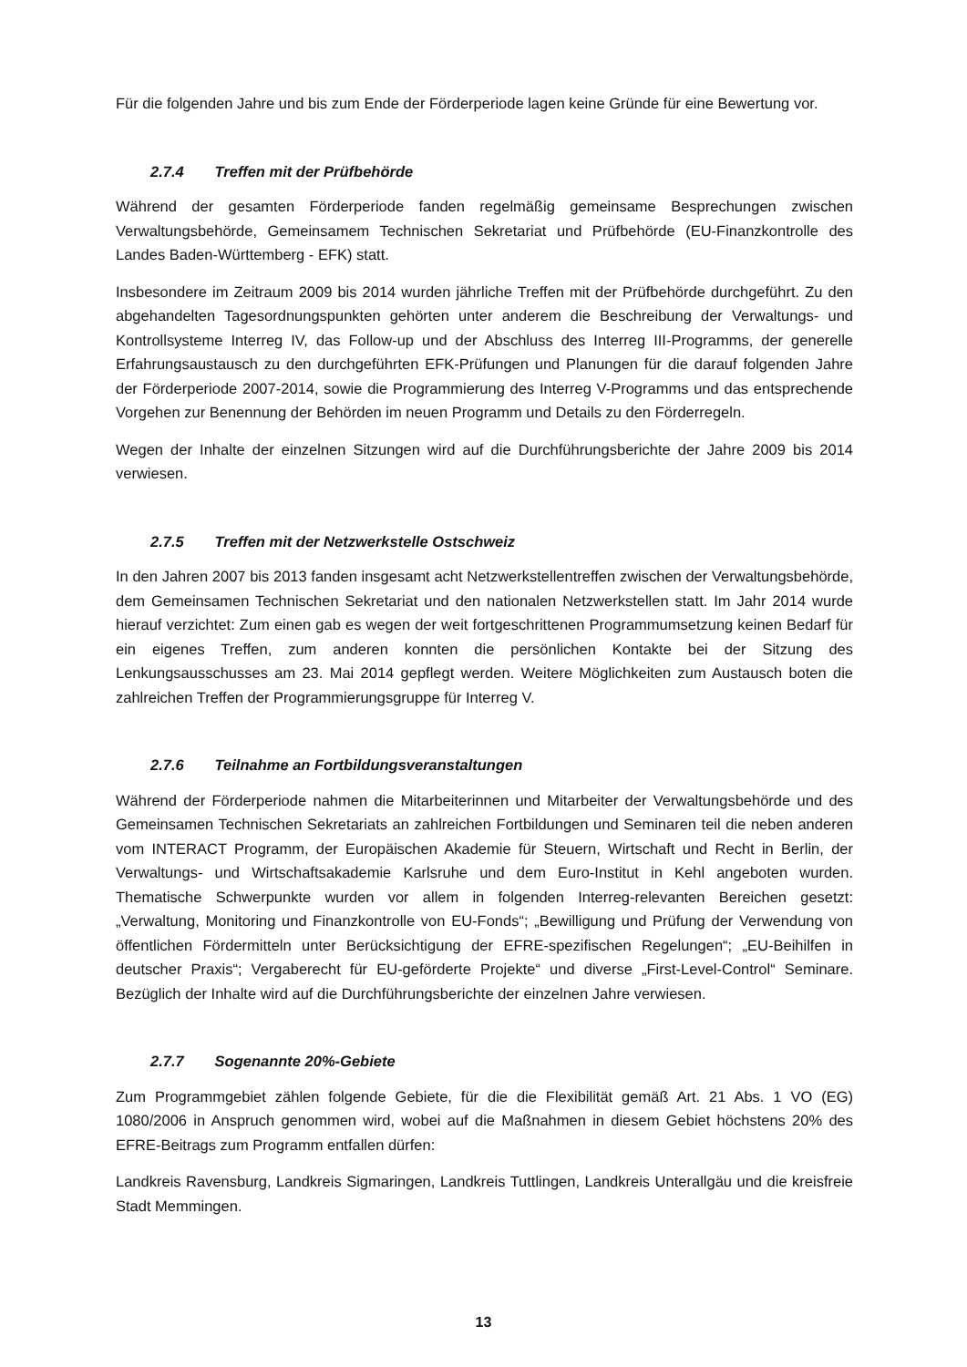Für die folgenden Jahre und bis zum Ende der Förderperiode lagen keine Gründe für eine Bewertung vor.
2.7.4 Treffen mit der Prüfbehörde
Während der gesamten Förderperiode fanden regelmäßig gemeinsame Besprechungen zwischen Verwaltungsbehörde, Gemeinsamem Technischen Sekretariat und Prüfbehörde (EU-Finanzkontrolle des Landes Baden-Württemberg - EFK) statt.
Insbesondere im Zeitraum 2009 bis 2014 wurden jährliche Treffen mit der Prüfbehörde durchgeführt. Zu den abgehandelten Tagesordnungspunkten gehörten unter anderem die Beschreibung der Verwaltungs- und Kontrollsysteme Interreg IV, das Follow-up und der Abschluss des Interreg III-Programms, der generelle Erfahrungsaustausch zu den durchgeführten EFK-Prüfungen und Planungen für die darauf folgenden Jahre der Förderperiode 2007-2014, sowie die Programmierung des Interreg V-Programms und das entsprechende Vorgehen zur Benennung der Behörden im neuen Programm und Details zu den Förderregeln.
Wegen der Inhalte der einzelnen Sitzungen wird auf die Durchführungsberichte der Jahre 2009 bis 2014 verwiesen.
2.7.5 Treffen mit der Netzwerkstelle Ostschweiz
In den Jahren 2007 bis 2013 fanden insgesamt acht Netzwerkstellentreffen zwischen der Verwaltungsbehörde, dem Gemeinsamen Technischen Sekretariat und den nationalen Netzwerkstellen statt. Im Jahr 2014 wurde hierauf verzichtet: Zum einen gab es wegen der weit fortgeschrittenen Programmumsetzung keinen Bedarf für ein eigenes Treffen, zum anderen konnten die persönlichen Kontakte bei der Sitzung des Lenkungsausschusses am 23. Mai 2014 gepflegt werden. Weitere Möglichkeiten zum Austausch boten die zahlreichen Treffen der Programmierungsgruppe für Interreg V.
2.7.6 Teilnahme an Fortbildungsveranstaltungen
Während der Förderperiode nahmen die Mitarbeiterinnen und Mitarbeiter der Verwaltungsbehörde und des Gemeinsamen Technischen Sekretariats an zahlreichen Fortbildungen und Seminaren teil die neben anderen vom INTERACT Programm, der Europäischen Akademie für Steuern, Wirtschaft und Recht in Berlin, der Verwaltungs- und Wirtschaftsakademie Karlsruhe und dem Euro-Institut in Kehl angeboten wurden. Thematische Schwerpunkte wurden vor allem in folgenden Interreg-relevanten Bereichen gesetzt: „Verwaltung, Monitoring und Finanzkontrolle von EU-Fonds“; „Bewilligung und Prüfung der Verwendung von öffentlichen Fördermitteln unter Berücksichtigung der EFRE-spezifischen Regelungen“; „EU-Beihilfen in deutscher Praxis“; Vergaberecht für EU-geförderte Projekte“ und diverse „First-Level-Control“ Seminare. Bezüglich der Inhalte wird auf die Durchführungsberichte der einzelnen Jahre verwiesen.
2.7.7 Sogenannte 20%-Gebiete
Zum Programmgebiet zählen folgende Gebiete, für die die Flexibilität gemäß Art. 21 Abs. 1 VO (EG) 1080/2006 in Anspruch genommen wird, wobei auf die Maßnahmen in diesem Gebiet höchstens 20% des EFRE-Beitrags zum Programm entfallen dürfen:
Landkreis Ravensburg, Landkreis Sigmaringen, Landkreis Tuttlingen, Landkreis Unterallgäu und die kreisfreie Stadt Memmingen.
13